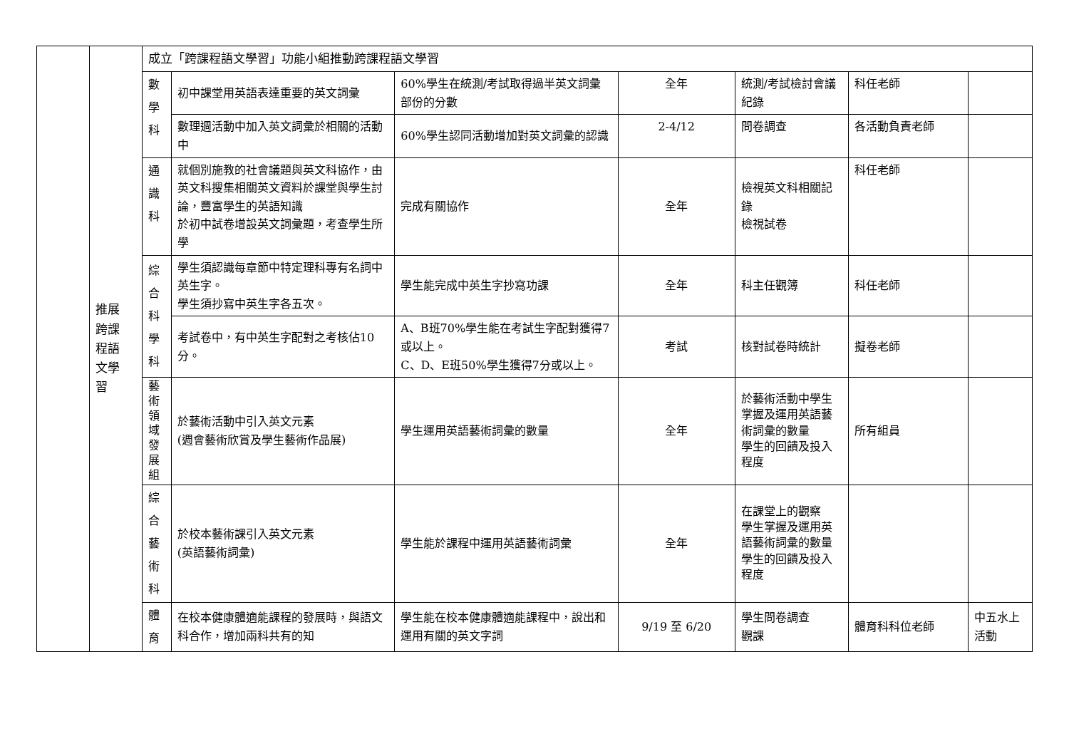| | 推展 跨課 程語 文學 習 | 成立「跨課程語文學習」功能小組推動跨課程語文學習 | | | | | | |
| | | 數學科 | 初中課堂用英語表達重要的英文詞彙 | 60%學生在統測/考試取得過半英文詞彙部份的分數 | 全年 | 統測/考試檢討會議紀錄 | 科任老師 | |
| | | | 數理週活動中加入英文詞彙於相關的活動中 | 60%學生認同活動增加對英文詞彙的認識 | 2-4/12 | 問卷調查 | 各活動負責老師 | |
| | | 通識科 | 就個別施教的社會議題與英文科協作，由英文科搜集相關英文資料於課堂與學生討論，豐富學生的英語知識 於初中試卷增設英文詞彙題，考查學生所學 | 完成有關協作 | 全年 | 檢視英文科相關記錄 檢視試卷 | 科任老師 | |
| | | 綜合科學科 | 學生須認識每章節中特定理科專有名詞中英生字。 學生須抄寫中英生字各五次。 | 學生能完成中英生字抄寫功課 | 全年 | 科主任觀簿 | 科任老師 | |
| | | | 考試卷中，有中英生字配對之考核佔10分。 | A、B班70%學生能在考試生字配對獲得7或以上。 C、D、E班50%學生獲得7分或以上。 | 考試 | 核對試卷時統計 | 擬卷老師 | |
| | | 藝術領域發展組 | 於藝術活動中引入英文元素 (週會藝術欣賞及學生藝術作品展) | 學生運用英語藝術詞彙的數量 | 全年 | 於藝術活動中學生掌握及運用英語藝術詞彙的數量 學生的回饋及投入程度 | 所有組員 | |
| | | 綜合藝術科 | 於校本藝術課引入英文元素 (英語藝術詞彙) | 學生能於課程中運用英語藝術詞彙 | 全年 | 在課堂上的觀察 學生掌握及運用英語藝術詞彙的數量 學生的回饋及投入程度 | | |
| | | 體育 | 在校本健康體適能課程的發展時，與語文科合作，增加兩科共有的知 | 學生能在校本健康體適能課程中，說出和運用有關的英文字詞 | 9/19 至 6/20 | 學生問卷調查 觀課 | 體育科科位老師 | 中五水上活動 |